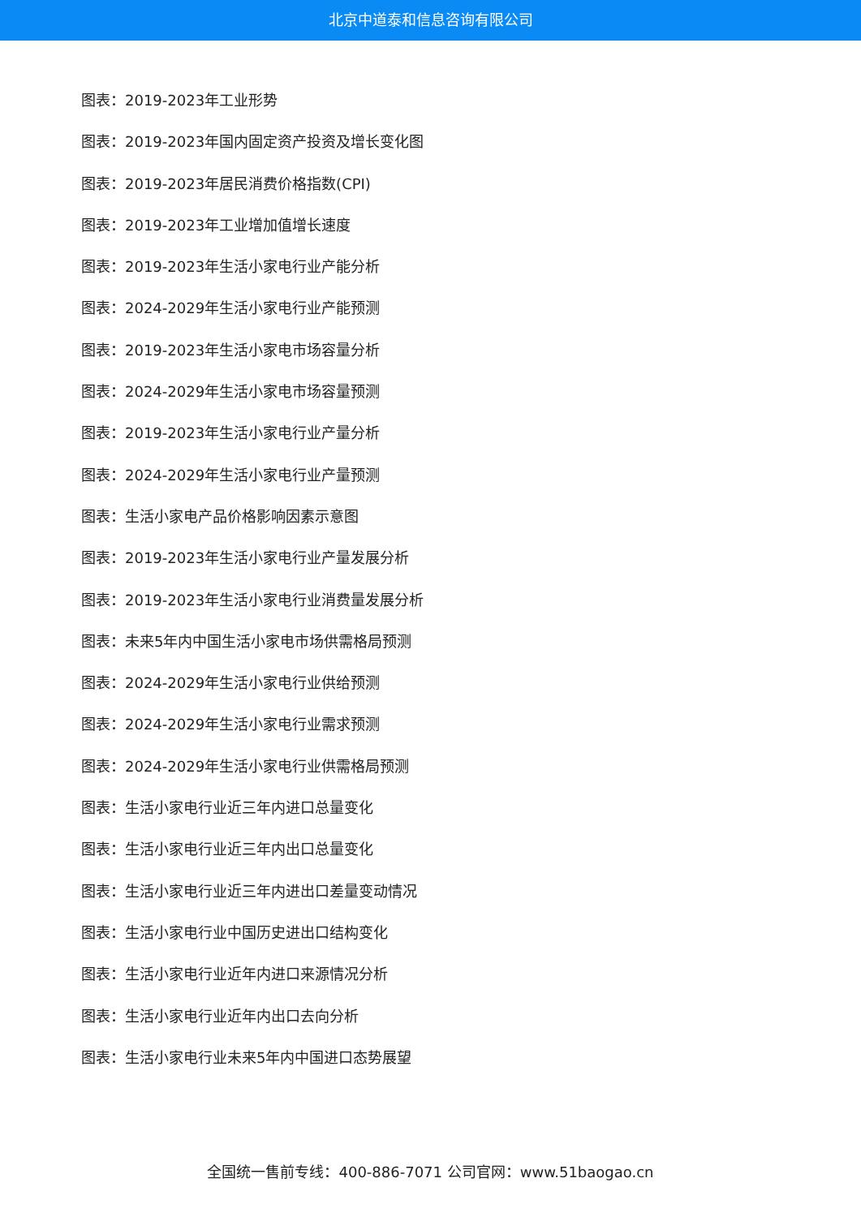北京中道泰和信息咨询有限公司
图表：2019-2023年工业形势
图表：2019-2023年国内固定资产投资及增长变化图
图表：2019-2023年居民消费价格指数(CPI)
图表：2019-2023年工业增加值增长速度
图表：2019-2023年生活小家电行业产能分析
图表：2024-2029年生活小家电行业产能预测
图表：2019-2023年生活小家电市场容量分析
图表：2024-2029年生活小家电市场容量预测
图表：2019-2023年生活小家电行业产量分析
图表：2024-2029年生活小家电行业产量预测
图表：生活小家电产品价格影响因素示意图
图表：2019-2023年生活小家电行业产量发展分析
图表：2019-2023年生活小家电行业消费量发展分析
图表：未来5年内中国生活小家电市场供需格局预测
图表：2024-2029年生活小家电行业供给预测
图表：2024-2029年生活小家电行业需求预测
图表：2024-2029年生活小家电行业供需格局预测
图表：生活小家电行业近三年内进口总量变化
图表：生活小家电行业近三年内出口总量变化
图表：生活小家电行业近三年内进出口差量变动情况
图表：生活小家电行业中国历史进出口结构变化
图表：生活小家电行业近年内进口来源情况分析
图表：生活小家电行业近年内出口去向分析
图表：生活小家电行业未来5年内中国进口态势展望
全国统一售前专线：400-886-7071 公司官网：www.51baogao.cn